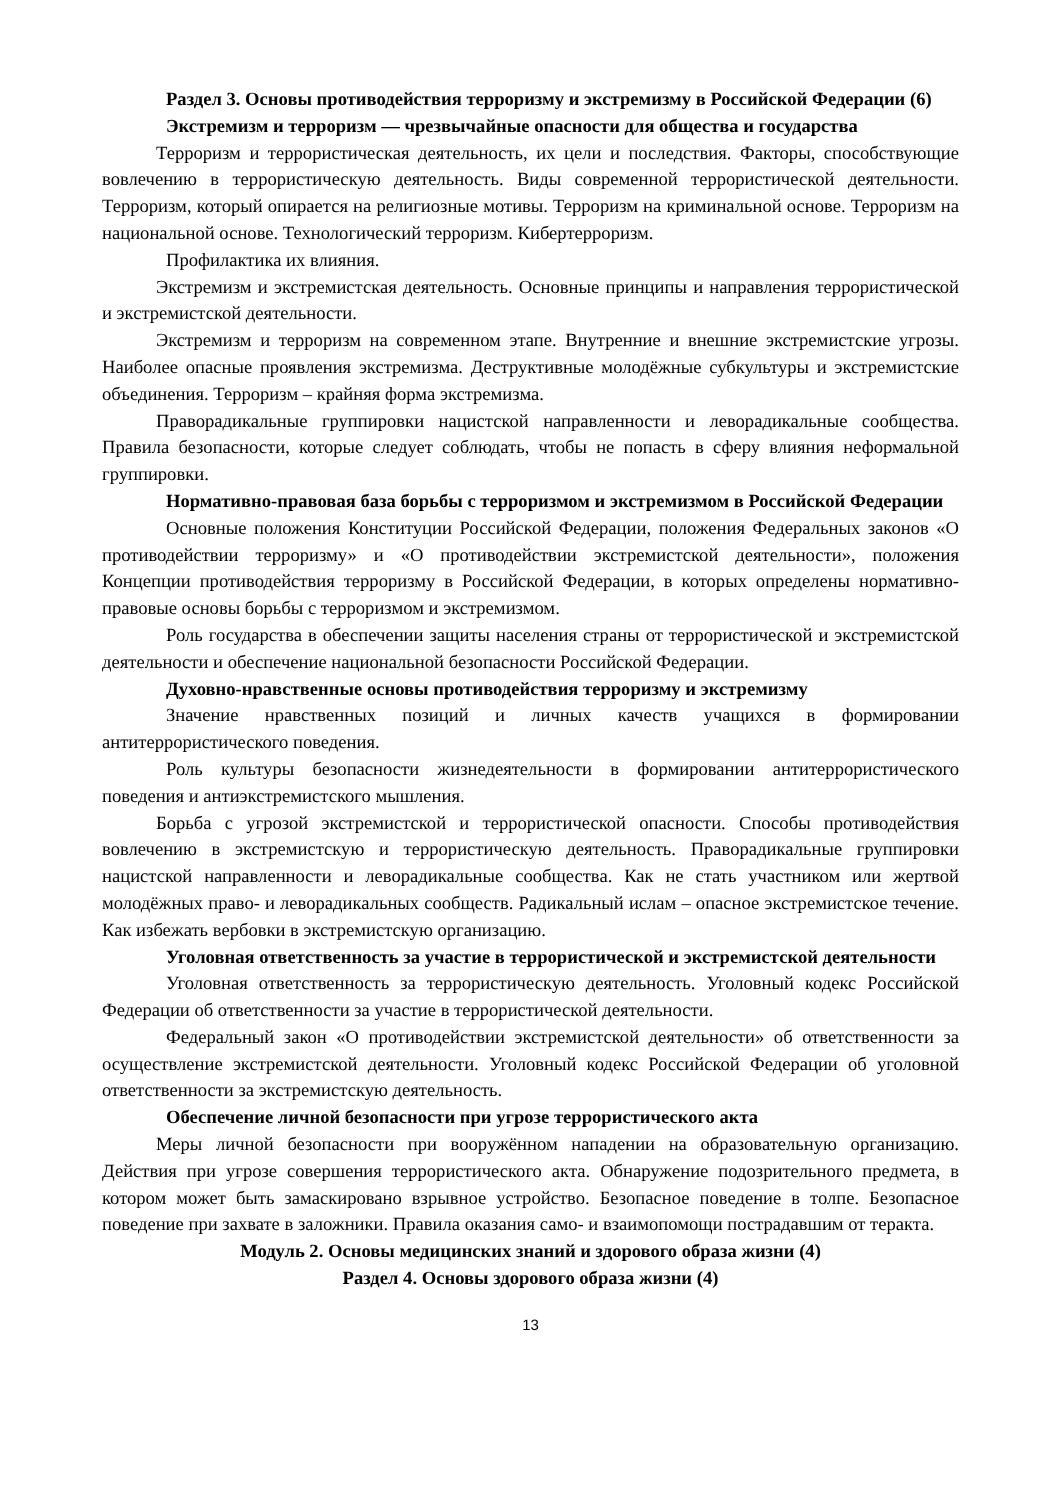Раздел 3. Основы противодействия терроризму и экстремизму в Российской Федерации (6)
Экстремизм и терроризм — чрезвычайные опасности для общества и государства
Терроризм и террористическая деятельность, их цели и последствия. Факторы, способствующие вовлечению в террористическую деятельность. Виды современной террористической деятельности. Терроризм, который опирается на религиозные мотивы. Терроризм на криминальной основе. Терроризм на национальной основе. Технологический терроризм. Кибертерроризм.
Профилактика их влияния.
Экстремизм и экстремистская деятельность. Основные принципы и направления террористической и экстремистской деятельности.
Экстремизм и терроризм на современном этапе. Внутренние и внешние экстремистские угрозы. Наиболее опасные проявления экстремизма. Деструктивные молодёжные субкультуры и экстремистские объединения. Терроризм – крайняя форма экстремизма.
Праворадикальные группировки нацистской направленности и леворадикальные сообщества. Правила безопасности, которые следует соблюдать, чтобы не попасть в сферу влияния неформальной группировки.
Нормативно-правовая база борьбы с терроризмом и экстремизмом в Российской Федерации
Основные положения Конституции Российской Федерации, положения Федеральных законов «О противодействии терроризму» и «О противодействии экстремистской деятельности», положения Концепции противодействия терроризму в Российской Федерации, в которых определены нормативно-правовые основы борьбы с терроризмом и экстремизмом.
Роль государства в обеспечении защиты населения страны от террористической и экстремистской деятельности и обеспечение национальной безопасности Российской Федерации.
Духовно-нравственные основы противодействия терроризму и экстремизму
Значение нравственных позиций и личных качеств учащихся в формировании антитеррористического поведения.
Роль культуры безопасности жизнедеятельности в формировании антитеррористического поведения и антиэкстремистского мышления.
Борьба с угрозой экстремистской и террористической опасности. Способы противодействия вовлечению в экстремистскую и террористическую деятельность. Праворадикальные группировки нацистской направленности и леворадикальные сообщества. Как не стать участником или жертвой молодёжных право- и леворадикальных сообществ. Радикальный ислам – опасное экстремистское течение. Как избежать вербовки в экстремистскую организацию.
Уголовная ответственность за участие в террористической и экстремистской деятельности
Уголовная ответственность за террористическую деятельность. Уголовный кодекс Российской Федерации об ответственности за участие в террористической деятельности.
Федеральный закон «О противодействии экстремистской деятельности» об ответственности за осуществление экстремистской деятельности. Уголовный кодекс Российской Федерации об уголовной ответственности за экстремистскую деятельность.
Обеспечение личной безопасности при угрозе террористического акта
Меры личной безопасности при вооружённом нападении на образовательную организацию. Действия при угрозе совершения террористического акта. Обнаружение подозрительного предмета, в котором может быть замаскировано взрывное устройство. Безопасное поведение в толпе. Безопасное поведение при захвате в заложники. Правила оказания само- и взаимопомощи пострадавшим от теракта.
Модуль 2. Основы медицинских знаний и здорового образа жизни (4)
Раздел 4. Основы здорового образа жизни (4)
13